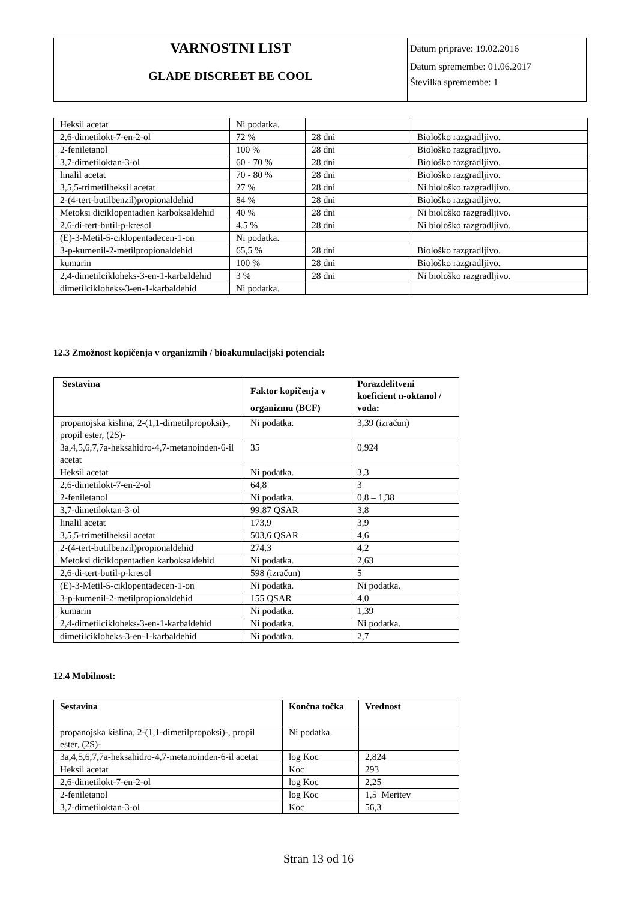| VARNOSTNI LIST GLADE DISCREET BE COOL | Datum priprave: 19.02.2016 Datum spremembe: 01.06.2017 Številka spremembe: 1 |
| Heksil acetat | Ni podatka. | | |
| 2,6-dimetilokt-7-en-2-ol | 72 % | 28 dni | Biološko razgradljivo. |
| 2-feniletanol | 100 % | 28 dni | Biološko razgradljivo. |
| 3,7-dimetiloktan-3-ol | 60 - 70 % | 28 dni | Biološko razgradljivo. |
| linalil acetat | 70 - 80 % | 28 dni | Biološko razgradljivo. |
| 3,5,5-trimetilheksil acetat | 27 % | 28 dni | Ni biološko razgradljivo. |
| 2-(4-tert-butilbenzil)propionaldehid | 84 % | 28 dni | Biološko razgradljivo. |
| Metoksi diciklopentadien karboksaldehid | 40 % | 28 dni | Ni biološko razgradljivo. |
| 2,6-di-tert-butil-p-kresol | 4.5 % | 28 dni | Ni biološko razgradljivo. |
| (E)-3-Metil-5-ciklopentadecen-1-on | Ni podatka. | | |
| 3-p-kumenil-2-metilpropionaldehid | 65,5 % | 28 dni | Biološko razgradljivo. |
| kumarin | 100 % | 28 dni | Biološko razgradljivo. |
| 2,4-dimetilcikloheks-3-en-1-karbaldehid | 3 % | 28 dni | Ni biološko razgradljivo. |
| dimetilcikloheks-3-en-1-karbaldehid | Ni podatka. | | |
12.3 Zmožnost kopičenja v organizmih / bioakumulacijski potencial:
| Sestavina | Faktor kopičenja v organizmu (BCF) | Porazdelitveni koeficient n-oktanol / voda: |
| --- | --- | --- |
| propanojska kislina, 2-(1,1-dimetilpropoksi)-, propil ester, (2S)- | Ni podatka. | 3,39 (izračun) |
| 3a,4,5,6,7,7a-heksahidro-4,7-metanoinden-6-il acetat | 35 | 0,924 |
| Heksil acetat | Ni podatka. | 3,3 |
| 2,6-dimetilokt-7-en-2-ol | 64,8 | 3 |
| 2-feniletanol | Ni podatka. | 0,8 – 1,38 |
| 3,7-dimetiloktan-3-ol | 99,87 QSAR | 3,8 |
| linalil acetat | 173,9 | 3,9 |
| 3,5,5-trimetilheksil acetat | 503,6 QSAR | 4,6 |
| 2-(4-tert-butilbenzil)propionaldehid | 274,3 | 4,2 |
| Metoksi diciklopentadien karboksaldehid | Ni podatka. | 2,63 |
| 2,6-di-tert-butil-p-kresol | 598 (izračun) | 5 |
| (E)-3-Metil-5-ciklopentadecen-1-on | Ni podatka. | Ni podatka. |
| 3-p-kumenil-2-metilpropionaldehid | 155 QSAR | 4,0 |
| kumarin | Ni podatka. | 1,39 |
| 2,4-dimetilcikloheks-3-en-1-karbaldehid | Ni podatka. | Ni podatka. |
| dimetilcikloheks-3-en-1-karbaldehid | Ni podatka. | 2,7 |
12.4 Mobilnost:
| Sestavina | Končna točka | Vrednost |
| --- | --- | --- |
| propanojska kislina, 2-(1,1-dimetilpropoksi)-, propil ester, (2S)- | Ni podatka. | |
| 3a,4,5,6,7,7a-heksahidro-4,7-metanoinden-6-il acetat | log Koc | 2,824 |
| Heksil acetat | Koc | 293 |
| 2,6-dimetilokt-7-en-2-ol | log Koc | 2,25 |
| 2-feniletanol | log Koc | 1,5 Meritev |
| 3,7-dimetiloktan-3-ol | Koc | 56,3 |
Stran 13 od 16